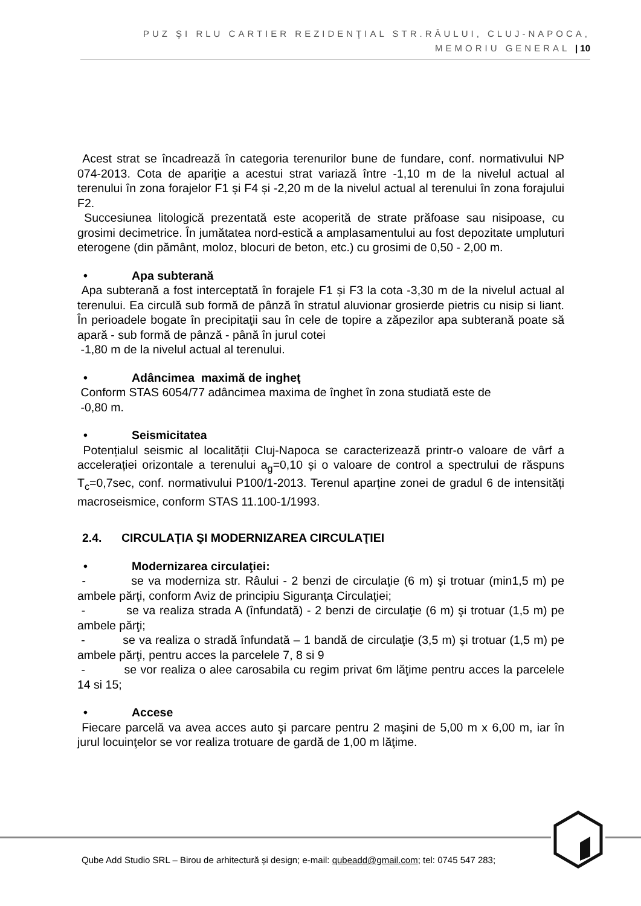PUZ ŞI RLU CARTIER REZIDENŢIAL STR.RÂULUI, CLUJ-NAPOCA,
MEMORIU GENERAL | 10
Acest strat se încadrează în categoria terenurilor bune de fundare, conf. normativului NP 074-2013. Cota de apariţie a acestui strat variază între -1,10 m de la nivelul actual al terenului în zona forajelor F1 și F4 și -2,20 m de la nivelul actual al terenului în zona forajului F2.
Succesiunea litologică prezentată este acoperită de strate prăfoase sau nisipoase, cu grosimi decimetrice. În jumătatea nord-estică a amplasamentului au fost depozitate umpluturi eterogene (din pământ, moloz, blocuri de beton, etc.) cu grosimi de 0,50 - 2,00 m.
• Apa subterană
Apa subterană a fost interceptată în forajele F1 și F3 la cota -3,30 m de la nivelul actual al terenului. Ea circulă sub formă de pânză în stratul aluvionar grosierde pietris cu nisip si liant. În perioadele bogate în precipitaţii sau în cele de topire a zăpezilor apa subterană poate să apară - sub formă de pânză - până în jurul cotei
-1,80 m de la nivelul actual al terenului.
• Adâncimea maximă de ingheţ
Conform STAS 6054/77 adâncimea maxima de înghet în zona studiată este de
-0,80 m.
• Seismicitatea
Potențialul seismic al localității Cluj-Napoca se caracterizează printr-o valoare de vârf a accelerației orizontale a terenului a<sub>g</sub>=0,10 și o valoare de control a spectrului de răspuns T<sub>c</sub>=0,7sec, conf. normativului P100/1-2013. Terenul aparține zonei de gradul 6 de intensități macroseismice, conform STAS 11.100-1/1993.
2.4. CIRCULAŢIA ŞI MODERNIZAREA CIRCULAŢIEI
• Modernizarea circulaţiei:
- se va moderniza str. Râului - 2 benzi de circulaţie (6 m) şi trotuar (min1,5 m) pe ambele părţi, conform Aviz de principiu Siguranţa Circulaţiei;
- se va realiza strada A (înfundată) - 2 benzi de circulaţie (6 m) şi trotuar (1,5 m) pe ambele părţi;
- se va realiza o stradă înfundată – 1 bandă de circulaţie (3,5 m) şi trotuar (1,5 m) pe ambele părţi, pentru acces la parcelele 7, 8 si 9
- se vor realiza o alee carosabila cu regim privat 6m lăţime pentru acces la parcelele 14 si 15;
• Accese
Fiecare parcelă va avea acces auto şi parcare pentru 2 maşini de 5,00 m x 6,00 m, iar în jurul locuinţelor se vor realiza trotuare de gardă de 1,00 m lăţime.
Qube Add Studio SRL – Birou de arhitectură și design; e-mail: qubeadd@gmail.com; tel: 0745 547 283;